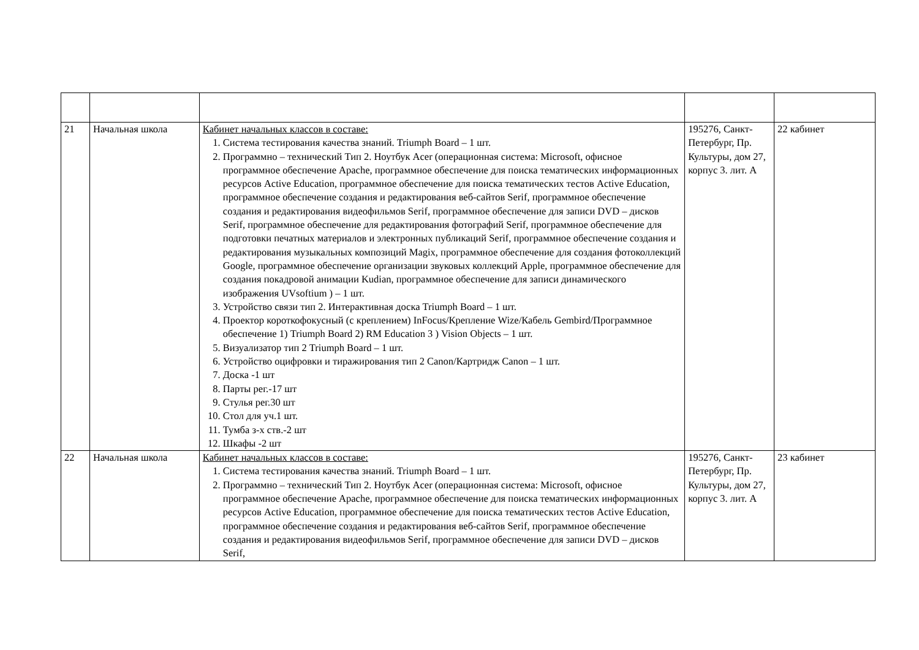| 21 | Начальная школа | Кабинет начальных классов в составе: 1. Система тестирования качества знаний. Triumph Board – 1 шт. 2. Программно – технический Тип 2. Ноутбук Acer (операционная система: Microsoft, офисное программное обеспечение Apache, программное обеспечение для поиска тематических информационных ресурсов Active Education, программное обеспечение для поиска тематических тестов Active Education, программное обеспечение создания и редактирования веб-сайтов Serif, программное обеспечение создания и редактирования видеофильмов Serif, программное обеспечение для записи DVD – дисков Serif, программное обеспечение для редактирования фотографий Serif, программное обеспечение для подготовки печатных материалов и электронных публикаций Serif, программное обеспечение создания и редактирования музыкальных композиций Magix, программное обеспечение для создания фотоколлекций Google, программное обеспечение организации звуковых коллекций Apple, программное обеспечение для создания покадровой анимации Kudian, программное обеспечение для записи динамического изображения UVsoftium ) – 1 шт. 3. Устройство связи тип 2. Интерактивная доска Triumph Board – 1 шт. 4. Проектор короткофокусный (с креплением) InFocus/Крепление Wize/Кабель Gembird/Программное обеспечение 1) Triumph Board 2) RM Education 3 ) Vision Objects – 1 шт. 5. Визуализатор тип 2 Triumph Board – 1 шт. 6. Устройство оцифровки и тиражирования тип 2 Canon/Картридж Canon – 1 шт. 7. Доска -1 шт 8. Парты рег.-17 шт 9. Стулья рег.30 шт 10. Стол для уч.1 шт. 11. Тумба з-х ств.-2 шт 12. Шкафы -2 шт | 195276, Санкт-Петербург, Пр. Культуры, дом 27, корпус 3. лит. А | 22 кабинет |
| 22 | Начальная школа | Кабинет начальных классов в составе: 1. Система тестирования качества знаний. Triumph Board – 1 шт. 2. Программно – технический Тип 2. Ноутбук Acer (операционная система: Microsoft, офисное программное обеспечение Apache, программное обеспечение для поиска тематических информационных ресурсов Active Education, программное обеспечение для поиска тематических тестов Active Education, программное обеспечение создания и редактирования веб-сайтов Serif, программное обеспечение создания и редактирования видеофильмов Serif, программное обеспечение для записи DVD – дисков Serif, | 195276, Санкт-Петербург, Пр. Культуры, дом 27, корпус 3. лит. А | 23 кабинет |